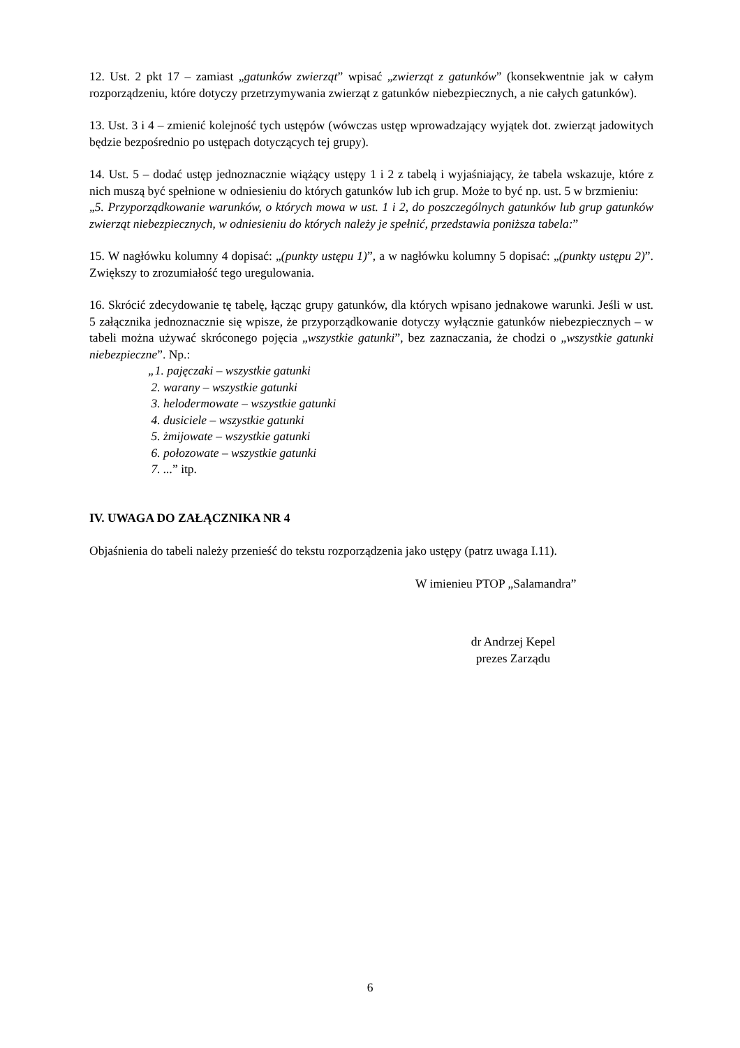12. Ust. 2 pkt 17 – zamiast „gatunków zwierząt” wpisać „zwierząt z gatunków” (konsekwentnie jak w całym rozporządzeniu, które dotyczy przetrzymywania zwierząt z gatunków niebezpiecznych, a nie całych gatunków).
13. Ust. 3 i 4 – zmienić kolejność tych ustępów (wówczas ustęp wprowadzający wyjątek dot. zwierząt jadowitych będzie bezpośrednio po ustępach dotyczących tej grupy).
14. Ust. 5 – dodać ustęp jednoznacznie wiążący ustępy 1 i 2 z tabelą i wyjaśniający, że tabela wskazuje, które z nich muszą być spełnione w odniesieniu do których gatunków lub ich grup. Może to być np. ust. 5 w brzmieniu:
„5. Przyporządkowanie warunków, o których mowa w ust. 1 i 2, do poszczególnych gatunków lub grup gatunków zwierząt niebezpiecznych, w odniesieniu do których należy je spełnić, przedstawia poniższa tabela:”
15. W nagłówku kolumny 4 dopisać: „(punkty ustępu 1)”, a w nagłówku kolumny 5 dopisać: „(punkty ustępu 2)”. Zwiększy to zrozumiałość tego uregulowania.
16. Skrócić zdecydowanie tę tabelę, łącząc grupy gatunków, dla których wpisano jednakowe warunki. Jeśli w ust. 5 załącznika jednoznacznie się wpisze, że przyporządkowanie dotyczy wyłącznie gatunków niebezpiecznych – w tabeli można używać skróconego pojęcia „wszystkie gatunki”, bez zaznaczania, że chodzi o „wszystkie gatunki niebezpieczne”. Np.:
„1. pajęczaki – wszystkie gatunki
2. warany – wszystkie gatunki
3. helodermowate – wszystkie gatunki
4. dusiciele – wszystkie gatunki
5. żmijowate – wszystkie gatunki
6. połozowate – wszystkie gatunki
7. ...” itp.
IV. UWAGA DO ZAŁĄCZNIKA NR 4
Objaśnienia do tabeli należy przenieść do tekstu rozporządzenia jako ustępy (patrz uwaga I.11).
W imienieu PTOP „Salamandra”
dr Andrzej Kepel
prezes Zarządu
6